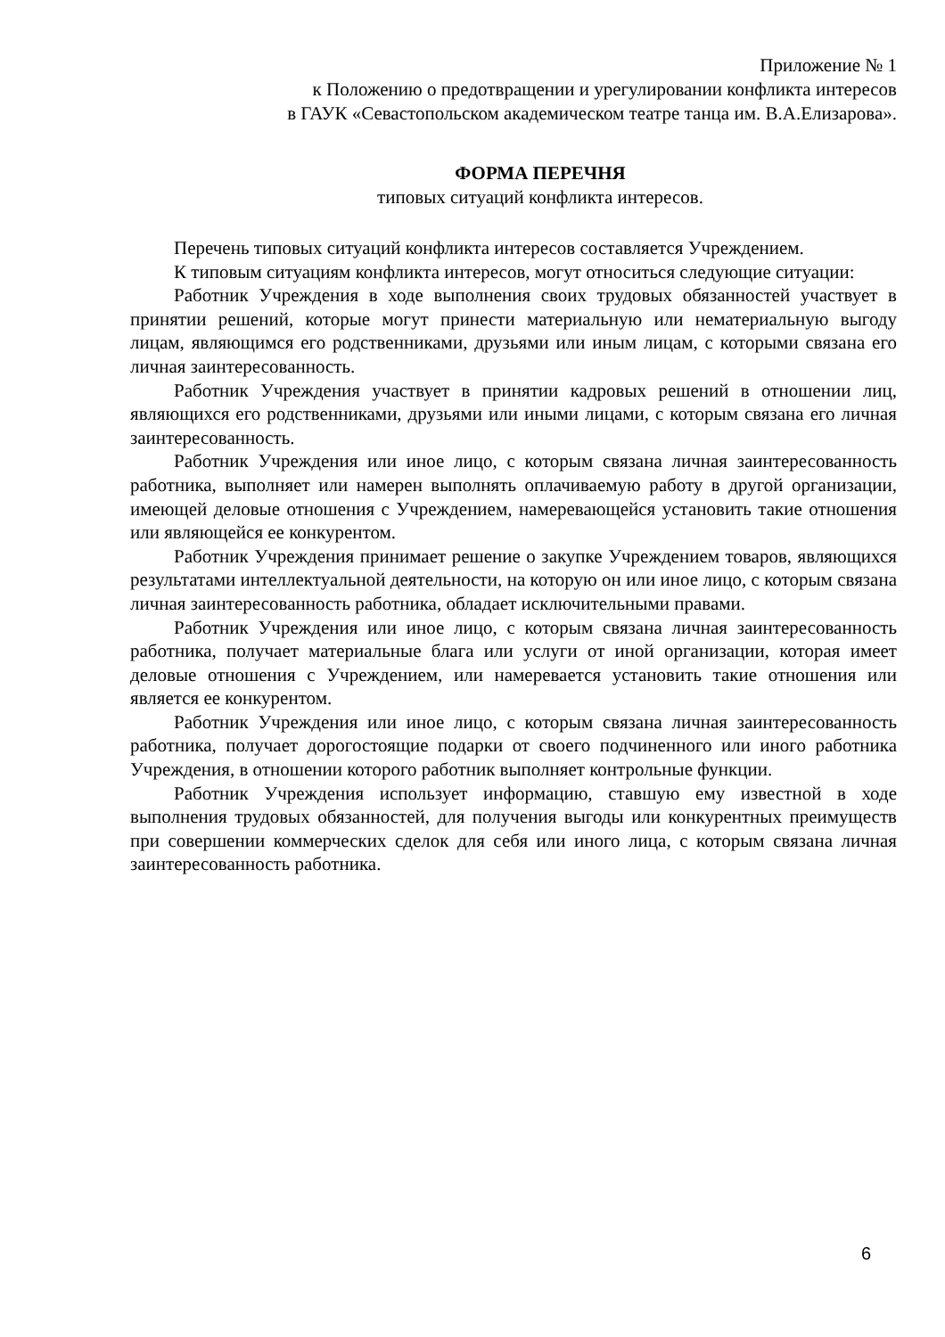Приложение № 1
к Положению о предотвращении и урегулировании конфликта интересов
в ГАУК «Севастопольском академическом театре танца им. В.А.Елизарова».
ФОРМА ПЕРЕЧНЯ
типовых ситуаций конфликта интересов.
Перечень типовых ситуаций конфликта интересов составляется Учреждением.
К типовым ситуациям конфликта интересов, могут относиться следующие ситуации:
Работник Учреждения в ходе выполнения своих трудовых обязанностей участвует в принятии решений, которые могут принести материальную или нематериальную выгоду лицам, являющимся его родственниками, друзьями или иным лицам, с которыми связана его личная заинтересованность.
Работник Учреждения участвует в принятии кадровых решений в отношении лиц, являющихся его родственниками, друзьями или иными лицами, с которым связана его личная заинтересованность.
Работник Учреждения или иное лицо, с которым связана личная заинтересованность работника, выполняет или намерен выполнять оплачиваемую работу в другой организации, имеющей деловые отношения с Учреждением, намеревающейся установить такие отношения или являющейся ее конкурентом.
Работник Учреждения принимает решение о закупке Учреждением товаров, являющихся результатами интеллектуальной деятельности, на которую он или иное лицо, с которым связана личная заинтересованность работника, обладает исключительными правами.
Работник Учреждения или иное лицо, с которым связана личная заинтересованность работника, получает материальные блага или услуги от иной организации, которая имеет деловые отношения с Учреждением, или намеревается установить такие отношения или является ее конкурентом.
Работник Учреждения или иное лицо, с которым связана личная заинтересованность работника, получает дорогостоящие подарки от своего подчиненного или иного работника Учреждения, в отношении которого работник выполняет контрольные функции.
Работник Учреждения использует информацию, ставшую ему известной в ходе выполнения трудовых обязанностей, для получения выгоды или конкурентных преимуществ при совершении коммерческих сделок для себя или иного лица, с которым связана личная заинтересованность работника.
6